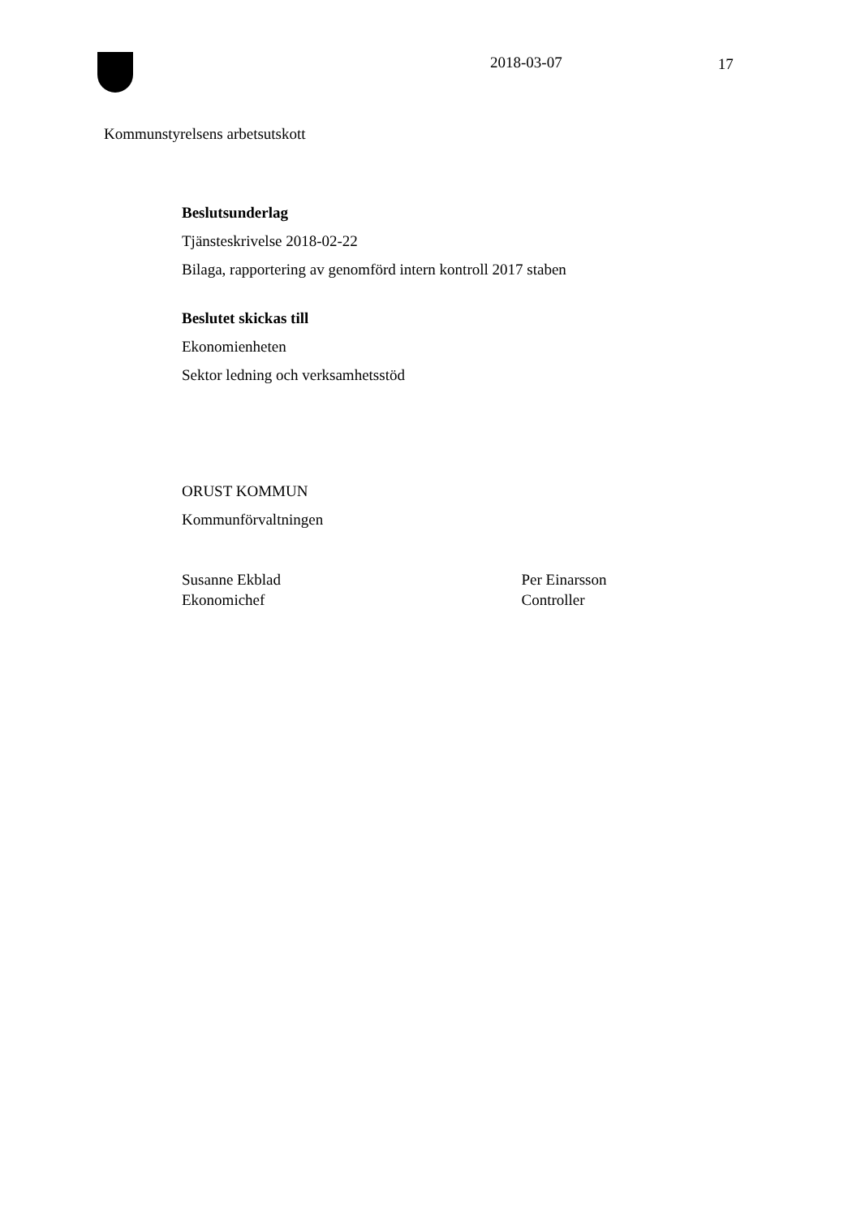2018-03-07 17
Kommunstyrelsens arbetsutskott
Beslutsunderlag
Tjänsteskrivelse 2018-02-22
Bilaga, rapportering av genomförd intern kontroll 2017 staben
Beslutet skickas till
Ekonomienheten
Sektor ledning och verksamhetsstöd
ORUST KOMMUN
Kommunförvaltningen
Susanne Ekblad
Ekonomichef
Per Einarsson
Controller